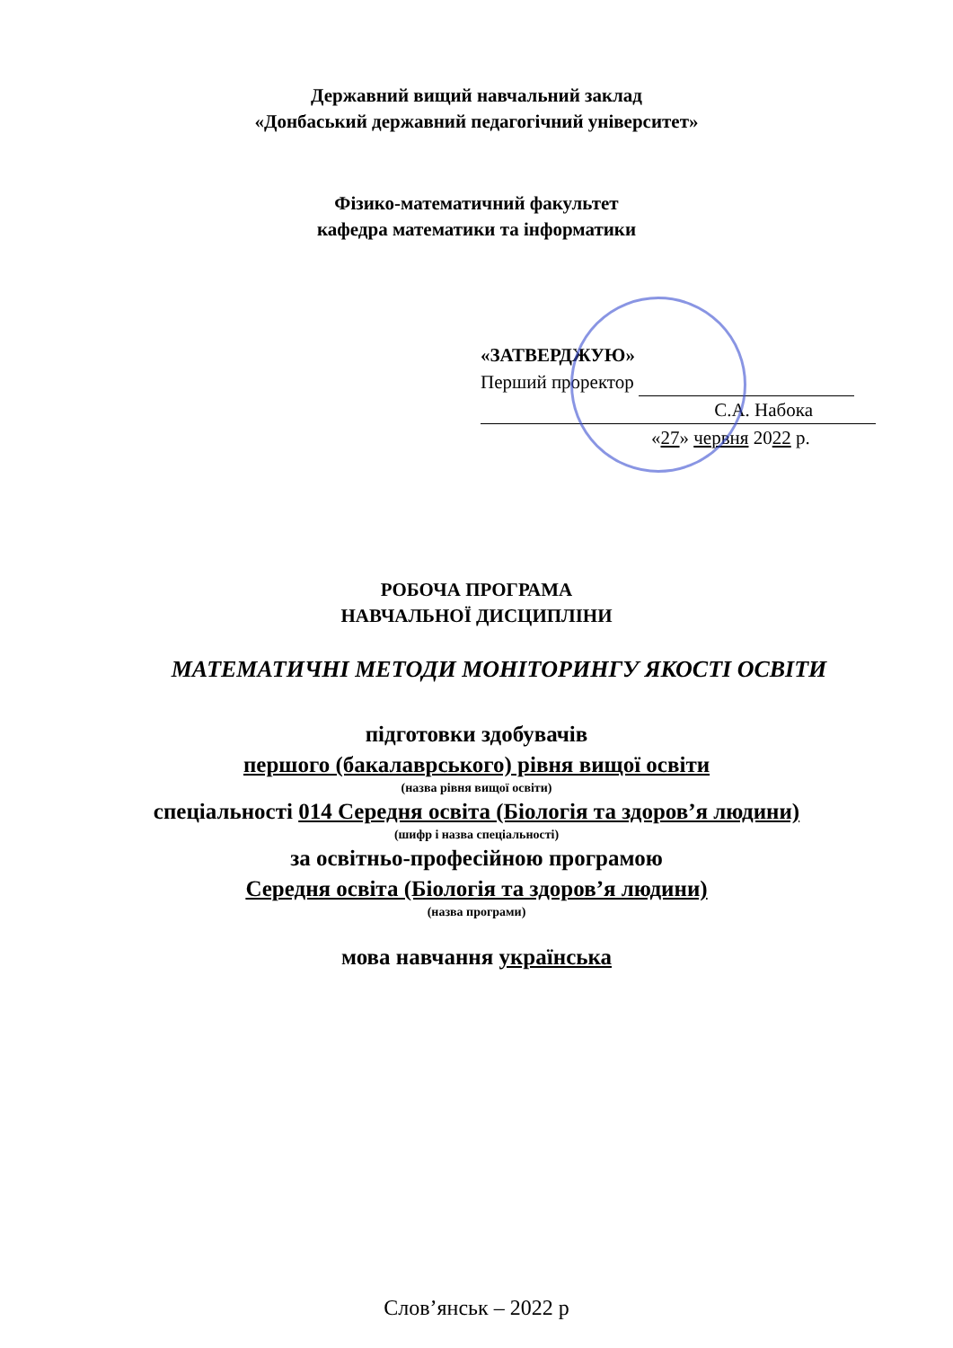Державний вищий навчальний заклад
«Донбаський державний педагогічний університет»
Фізико-математичний факультет
кафедра математики та інформатики
«ЗАТВЕРДЖУЮ»
Перший проректор
С.А. Набока
«27» червня 2022 р.
РОБОЧА ПРОГРАМА
НАВЧАЛЬНОЇ ДИСЦИПЛІНИ
МАТЕМАТИЧНІ МЕТОДИ МОНІТОРИНГУ ЯКОСТІ ОСВІТИ
підготовки здобувачів
першого (бакалаврського) рівня вищої освіти
(назва рівня вищої освіти)
спеціальності 014 Середня освіта (Біологія та здоров’я людини)
(шифр і назва спеціальності)
за освітньо-професійною програмою
Середня освіта (Біологія та здоров’я людини)
(назва програми)
мова навчання українська
Слов’янськ – 2022 р